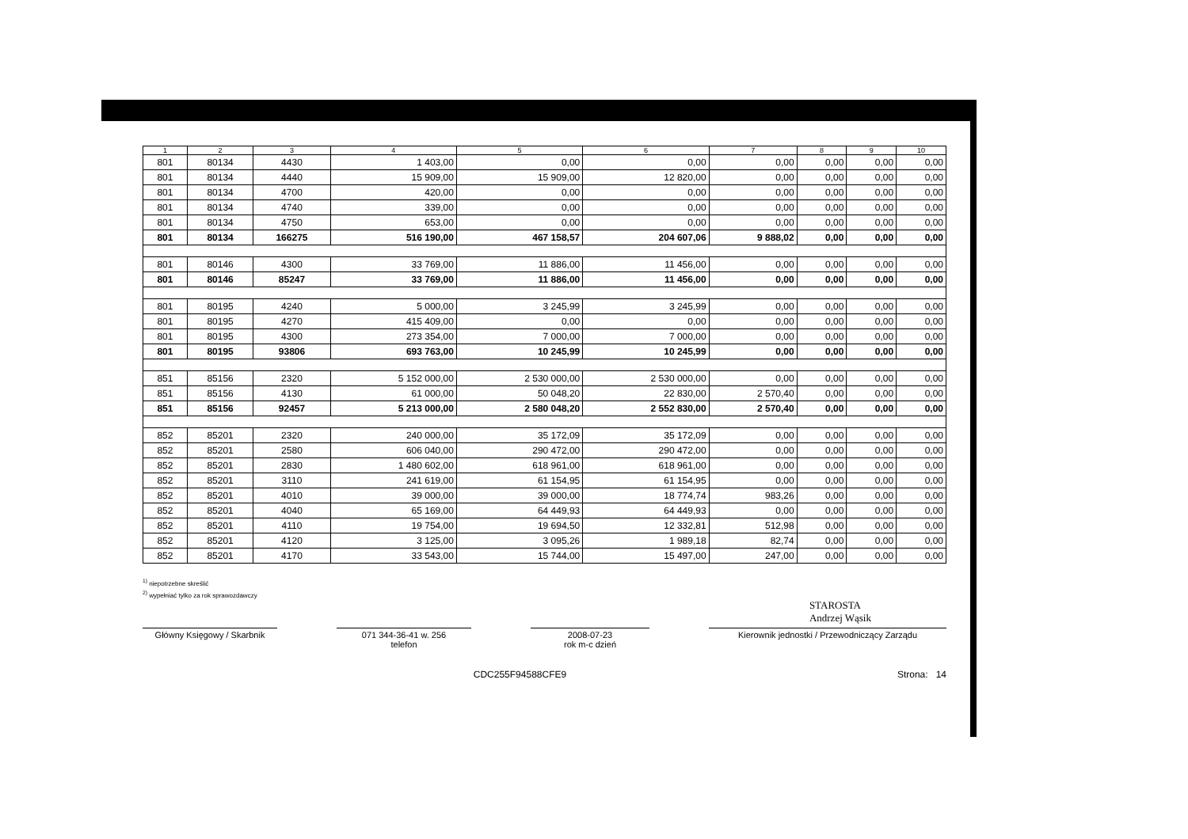| 1 | 2 | 3 | 4 | 5 | 6 | 7 | 8 | 9 | 10 |
| --- | --- | --- | --- | --- | --- | --- | --- | --- | --- |
| 801 | 80134 | 4430 | 1 403,00 | 0,00 | 0,00 | 0,00 | 0,00 | 0,00 | 0,00 |
| 801 | 80134 | 4440 | 15 909,00 | 15 909,00 | 12 820,00 | 0,00 | 0,00 | 0,00 | 0,00 |
| 801 | 80134 | 4700 | 420,00 | 0,00 | 0,00 | 0,00 | 0,00 | 0,00 | 0,00 |
| 801 | 80134 | 4740 | 339,00 | 0,00 | 0,00 | 0,00 | 0,00 | 0,00 | 0,00 |
| 801 | 80134 | 4750 | 653,00 | 0,00 | 0,00 | 0,00 | 0,00 | 0,00 | 0,00 |
| 801 | 80134 | 166275 | 516 190,00 | 467 158,57 | 204 607,06 | 9 888,02 | 0,00 | 0,00 | 0,00 |
| 801 | 80146 | 4300 | 33 769,00 | 11 886,00 | 11 456,00 | 0,00 | 0,00 | 0,00 | 0,00 |
| 801 | 80146 | 85247 | 33 769,00 | 11 886,00 | 11 456,00 | 0,00 | 0,00 | 0,00 | 0,00 |
| 801 | 80195 | 4240 | 5 000,00 | 3 245,99 | 3 245,99 | 0,00 | 0,00 | 0,00 | 0,00 |
| 801 | 80195 | 4270 | 415 409,00 | 0,00 | 0,00 | 0,00 | 0,00 | 0,00 | 0,00 |
| 801 | 80195 | 4300 | 273 354,00 | 7 000,00 | 7 000,00 | 0,00 | 0,00 | 0,00 | 0,00 |
| 801 | 80195 | 93806 | 693 763,00 | 10 245,99 | 10 245,99 | 0,00 | 0,00 | 0,00 | 0,00 |
| 851 | 85156 | 2320 | 5 152 000,00 | 2 530 000,00 | 2 530 000,00 | 0,00 | 0,00 | 0,00 | 0,00 |
| 851 | 85156 | 4130 | 61 000,00 | 50 048,20 | 22 830,00 | 2 570,40 | 0,00 | 0,00 | 0,00 |
| 851 | 85156 | 92457 | 5 213 000,00 | 2 580 048,20 | 2 552 830,00 | 2 570,40 | 0,00 | 0,00 | 0,00 |
| 852 | 85201 | 2320 | 240 000,00 | 35 172,09 | 35 172,09 | 0,00 | 0,00 | 0,00 | 0,00 |
| 852 | 85201 | 2580 | 606 040,00 | 290 472,00 | 290 472,00 | 0,00 | 0,00 | 0,00 | 0,00 |
| 852 | 85201 | 2830 | 1 480 602,00 | 618 961,00 | 618 961,00 | 0,00 | 0,00 | 0,00 | 0,00 |
| 852 | 85201 | 3110 | 241 619,00 | 61 154,95 | 61 154,95 | 0,00 | 0,00 | 0,00 | 0,00 |
| 852 | 85201 | 4010 | 39 000,00 | 39 000,00 | 18 774,74 | 983,26 | 0,00 | 0,00 | 0,00 |
| 852 | 85201 | 4040 | 65 169,00 | 64 449,93 | 64 449,93 | 0,00 | 0,00 | 0,00 | 0,00 |
| 852 | 85201 | 4110 | 19 754,00 | 19 694,50 | 12 332,81 | 512,98 | 0,00 | 0,00 | 0,00 |
| 852 | 85201 | 4120 | 3 125,00 | 3 095,26 | 1 989,18 | 82,74 | 0,00 | 0,00 | 0,00 |
| 852 | 85201 | 4170 | 33 543,00 | 15 744,00 | 15 497,00 | 247,00 | 0,00 | 0,00 | 0,00 |
<sup>1)</sup> niepotrzebne skreślić
<sup>2)</sup> wypełniać tylko za rok sprawozdawczy
STAROSTA
Andrzej Wąsik
Główny Księgowy / Skarbnik
071 344-36-41 w. 256
telefon
2008-07-23
rok m-c dzień
Kierownik jednostki / Przewodniczący Zarządu
CDC255F94588CFE9 Strona: 14